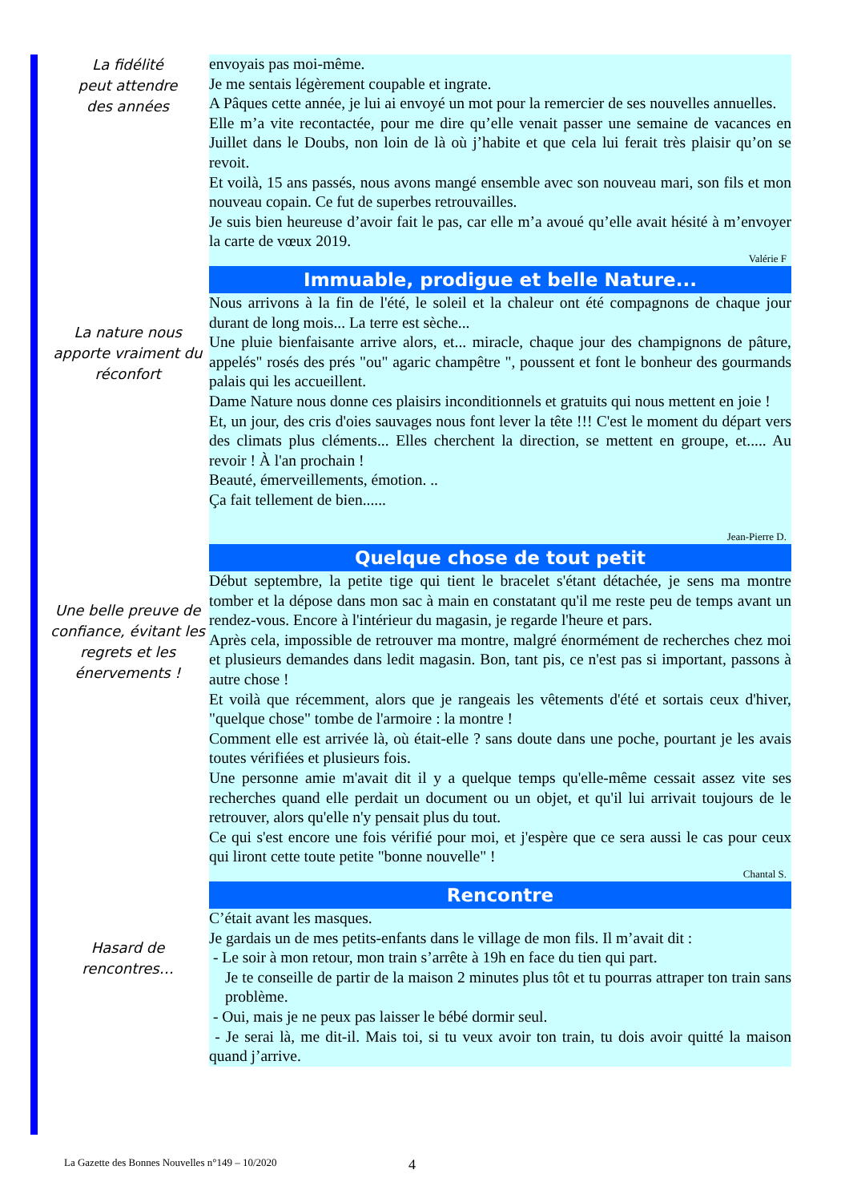La fidélité
peut attendre
des années
envoyais pas moi-même.
Je me sentais légèrement coupable et ingrate.
A Pâques cette année, je lui ai envoyé un mot pour la remercier de ses nouvelles annuelles.
Elle m’a vite recontactée, pour me dire qu’elle venait passer une semaine de vacances en Juillet dans le Doubs, non loin de là où j’habite et que cela lui ferait très plaisir qu’on se revoit.
Et voilà, 15 ans passés, nous avons mangé ensemble avec son nouveau mari, son fils et mon nouveau copain. Ce fut de superbes retrouvailles.
Je suis bien heureuse d’avoir fait le pas, car elle m’a avoué qu’elle avait hésité à m’envoyer la carte de vœux 2019.
Valérie F
La nature nous apporte vraiment du réconfort
Immuable, prodigue et belle Nature...
Nous arrivons à la fin de l'été, le soleil et la chaleur ont été compagnons de chaque jour durant de long mois... La terre est sèche...
Une pluie bienfaisante arrive alors, et... miracle, chaque jour des champignons de pâture, appelés" rosés des prés "ou" agaric champêtre ", poussent et font le bonheur des gourmands palais qui les accueillent.
Dame Nature nous donne ces plaisirs inconditionnels et gratuits qui nous mettent en joie !
Et, un jour, des cris d'oies sauvages nous font lever la tête !!! C'est le moment du départ vers des climats plus cléments... Elles cherchent la direction, se mettent en groupe, et..... Au revoir ! À l'an prochain !
Beauté, émerveillements, émotion. ..
Ça fait tellement de bien......
Jean-Pierre D.
Une belle preuve de confiance, évitant les regrets et les énervements !
Quelque chose de tout petit
Début septembre, la petite tige qui tient le bracelet s'étant détachée, je sens ma montre tomber et la dépose dans mon sac à main en constatant qu'il me reste peu de temps avant un rendez-vous. Encore à l'intérieur du magasin, je regarde l'heure et pars.
Après cela, impossible de retrouver ma montre, malgré énormément de recherches chez moi et plusieurs demandes dans ledit magasin. Bon, tant pis, ce n'est pas si important, passons à autre chose !
Et voilà que récemment, alors que je rangeais les vêtements d'été et sortais ceux d'hiver, "quelque chose" tombe de l'armoire : la montre !
Comment elle est arrivée là, où était-elle ? sans doute dans une poche, pourtant je les avais toutes vérifiées et plusieurs fois.
Une personne amie m'avait dit il y a quelque temps qu'elle-même cessait assez vite ses recherches quand elle perdait un document ou un objet, et qu'il lui arrivait toujours de le retrouver, alors qu'elle n'y pensait plus du tout.
Ce qui s'est encore une fois vérifié pour moi, et j'espère que ce sera aussi le cas pour ceux qui liront cette toute petite "bonne nouvelle" !
Chantal S.
Hasard de
rencontres…
Rencontre
C’était avant les masques.
Je gardais un de mes petits-enfants dans le village de mon fils. Il m’avait dit :
- Le soir à mon retour, mon train s’arrête à 19h en face du tien qui part.
Je te conseille de partir de la maison 2 minutes plus tôt et tu pourras attraper ton train sans problème.
- Oui, mais je ne peux pas laisser le bébé dormir seul.
- Je serai là, me dit-il. Mais toi, si tu veux avoir ton train, tu dois avoir quitté la maison quand j’arrive.
La Gazette des Bonnes Nouvelles n°149 – 10/2020
4